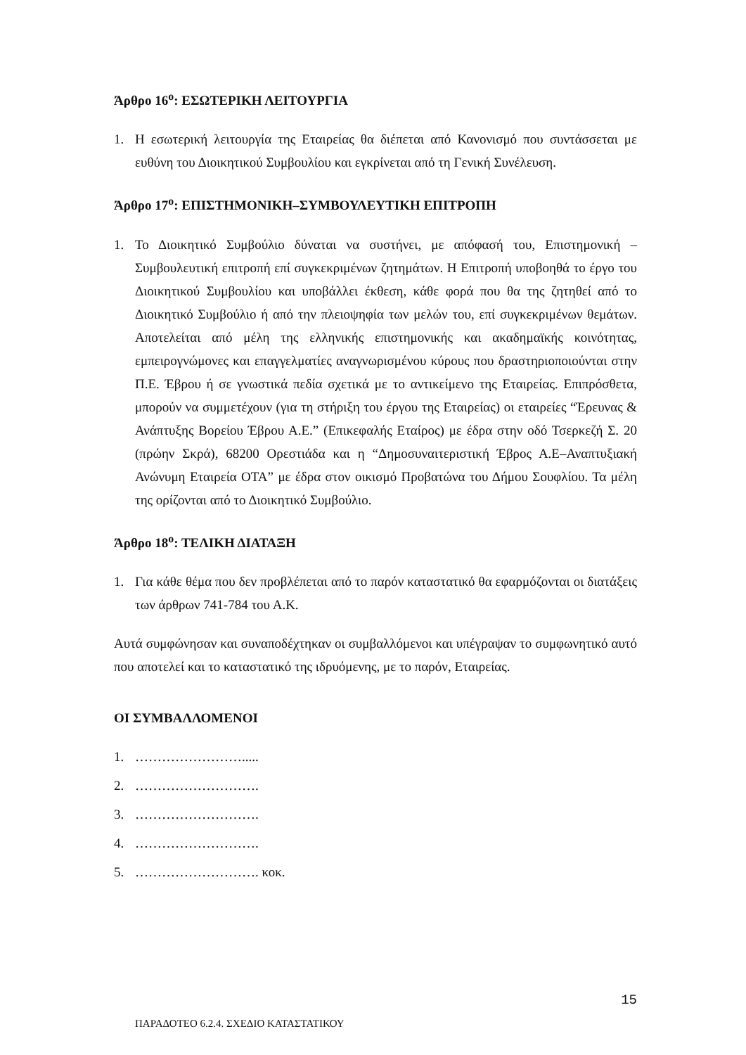Άρθρο 16<sup>ο</sup>: ΕΣΩΤΕΡΙΚΗ ΛΕΙΤΟΥΡΓΙΑ
1. Η εσωτερική λειτουργία της Εταιρείας θα διέπεται από Κανονισμό που συντάσσεται με ευθύνη του Διοικητικού Συμβουλίου και εγκρίνεται από τη Γενική Συνέλευση.
Άρθρο 17<sup>ο</sup>: ΕΠΙΣΤΗΜΟΝΙΚΗ–ΣΥΜΒΟΥΛΕΥΤΙΚΗ ΕΠΙΤΡΟΠΗ
1. Το Διοικητικό Συμβούλιο δύναται να συστήνει, με απόφασή του, Επιστημονική – Συμβουλευτική επιτροπή επί συγκεκριμένων ζητημάτων. Η Επιτροπή υποβοηθά το έργο του Διοικητικού Συμβουλίου και υποβάλλει έκθεση, κάθε φορά που θα της ζητηθεί από το Διοικητικό Συμβούλιο ή από την πλειοψηφία των μελών του, επί συγκεκριμένων θεμάτων. Αποτελείται από μέλη της ελληνικής επιστημονικής και ακαδημαϊκής κοινότητας, εμπειρογνώμονες και επαγγελματίες αναγνωρισμένου κύρους που δραστηριοποιούνται στην Π.Ε. Έβρου ή σε γνωστικά πεδία σχετικά με το αντικείμενο της Εταιρείας. Επιπρόσθετα, μπορούν να συμμετέχουν (για τη στήριξη του έργου της Εταιρείας) οι εταιρείες “Έρευνας & Ανάπτυξης Βορείου Έβρου Α.Ε.” (Επικεφαλής Εταίρος) με έδρα στην οδό Τσερκεζή Σ. 20 (πρώην Σκρά), 68200 Ορεστιάδα και η “Δημοσυναιτεριστική Έβρος Α.Ε–Αναπτυξιακή Ανώνυμη Εταιρεία ΟΤΑ” με έδρα στον οικισμό Προβατώνα του Δήμου Σουφλίου. Τα μέλη της ορίζονται από το Διοικητικό Συμβούλιο.
Άρθρο 18<sup>ο</sup>: ΤΕΛΙΚΗ ΔΙΑΤΑΞΗ
1. Για κάθε θέμα που δεν προβλέπεται από το παρόν καταστατικό θα εφαρμόζονται οι διατάξεις των άρθρων 741-784 του Α.Κ.
Αυτά συμφώνησαν και συναποδέχτηκαν οι συμβαλλόμενοι και υπέγραψαν το συμφωνητικό αυτό που αποτελεί και το καταστατικό της ιδρυόμενης, με το παρόν, Εταιρείας.
ΟΙ ΣΥΜΒΑΛΛΟΜΕΝΟΙ
1. …………………….....
2. ……………………….
3. ……………………….
4. ……………………….
5. ………………………. κοκ.
15
ΠΑΡΑΔΟΤΕΟ 6.2.4. ΣΧΕΔΙΟ ΚΑΤΑΣΤΑΤΙΚΟΥ